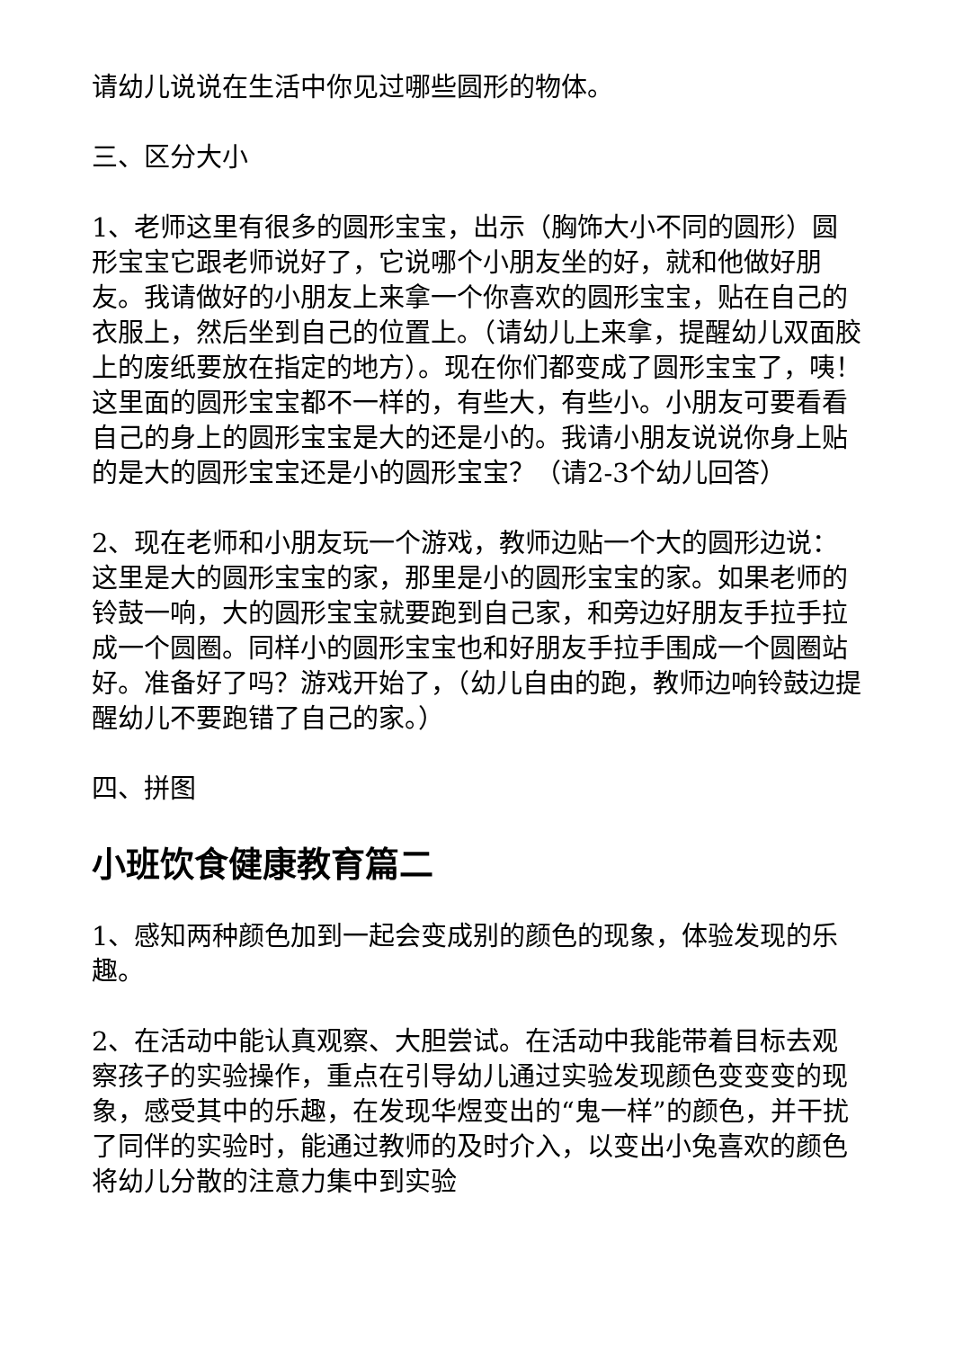请幼儿说说在生活中你见过哪些圆形的物体。
三、区分大小
1、老师这里有很多的圆形宝宝，出示（胸饰大小不同的圆形）圆形宝宝它跟老师说好了，它说哪个小朋友坐的好，就和他做好朋友。我请做好的小朋友上来拿一个你喜欢的圆形宝宝，贴在自己的衣服上，然后坐到自己的位置上。（请幼儿上来拿，提醒幼儿双面胶上的废纸要放在指定的地方）。现在你们都变成了圆形宝宝了，咦！这里面的圆形宝宝都不一样的，有些大，有些小。小朋友可要看看自己的身上的圆形宝宝是大的还是小的。我请小朋友说说你身上贴的是大的圆形宝宝还是小的圆形宝宝？（请2-3个幼儿回答）
2、现在老师和小朋友玩一个游戏，教师边贴一个大的圆形边说：这里是大的圆形宝宝的家，那里是小的圆形宝宝的家。如果老师的铃鼓一响，大的圆形宝宝就要跑到自己家，和旁边好朋友手拉手拉成一个圆圈。同样小的圆形宝宝也和好朋友手拉手围成一个圆圈站好。准备好了吗？游戏开始了，（幼儿自由的跑，教师边响铃鼓边提醒幼儿不要跑错了自己的家。）
四、拼图
小班饮食健康教育篇二
1、感知两种颜色加到一起会变成别的颜色的现象，体验发现的乐趣。
2、在活动中能认真观察、大胆尝试。在活动中我能带着目标去观察孩子的实验操作，重点在引导幼儿通过实验发现颜色变变变的现象，感受其中的乐趣，在发现华煜变出的“鬼一样”的颜色，并干扰了同伴的实验时，能通过教师的及时介入，以变出小兔喜欢的颜色将幼儿分散的注意力集中到实验